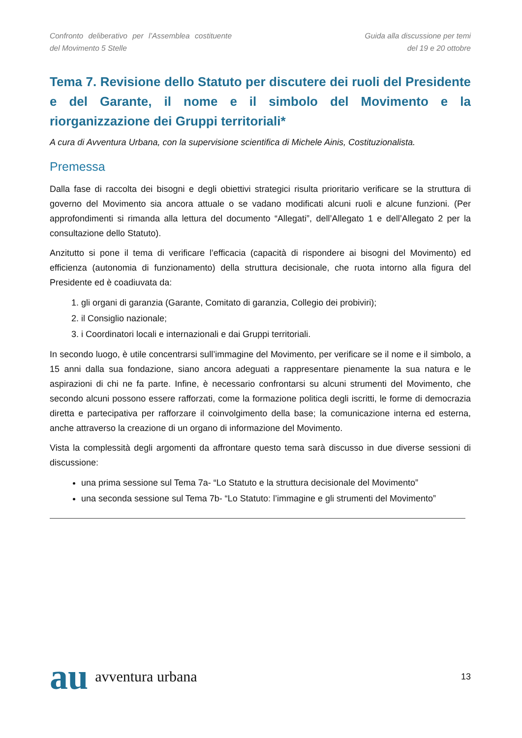Confronto deliberativo per l’Assemblea costituente del Movimento 5 Stelle
Guida alla discussione per temi
del 19 e 20 ottobre
Tema 7. Revisione dello Statuto per discutere dei ruoli del Presidente e del Garante, il nome e il simbolo del Movimento e la riorganizzazione dei Gruppi territoriali*
A cura di Avventura Urbana, con la supervisione scientifica di Michele Ainis, Costituzionalista.
Premessa
Dalla fase di raccolta dei bisogni e degli obiettivi strategici risulta prioritario verificare se la struttura di governo del Movimento sia ancora attuale o se vadano modificati alcuni ruoli e alcune funzioni. (Per approfondimenti si rimanda alla lettura del documento “Allegati”, dell’Allegato 1 e dell’Allegato 2 per la consultazione dello Statuto).
Anzitutto si pone il tema di verificare l’efficacia (capacità di rispondere ai bisogni del Movimento) ed efficienza (autonomia di funzionamento) della struttura decisionale, che ruota intorno alla figura del Presidente ed è coadiuvata da:
1. gli organi di garanzia (Garante, Comitato di garanzia, Collegio dei probiviri);
2. il Consiglio nazionale;
3. i Coordinatori locali e internazionali e dai Gruppi territoriali.
In secondo luogo, è utile concentrarsi sull’immagine del Movimento, per verificare se il nome e il simbolo, a 15 anni dalla sua fondazione, siano ancora adeguati a rappresentare pienamente la sua natura e le aspirazioni di chi ne fa parte. Infine, è necessario confrontarsi su alcuni strumenti del Movimento, che secondo alcuni possono essere rafforzati, come la formazione politica degli iscritti, le forme di democrazia diretta e partecipativa per rafforzare il coinvolgimento della base; la comunicazione interna ed esterna, anche attraverso la creazione di un organo di informazione del Movimento.
Vista la complessità degli argomenti da affrontare questo tema sarà discusso in due diverse sessioni di discussione:
una prima sessione sul Tema 7a- “Lo Statuto e la struttura decisionale del Movimento”
una seconda sessione sul Tema 7b- “Lo Statuto: l’immagine e gli strumenti del Movimento”
au avventura urbana
13